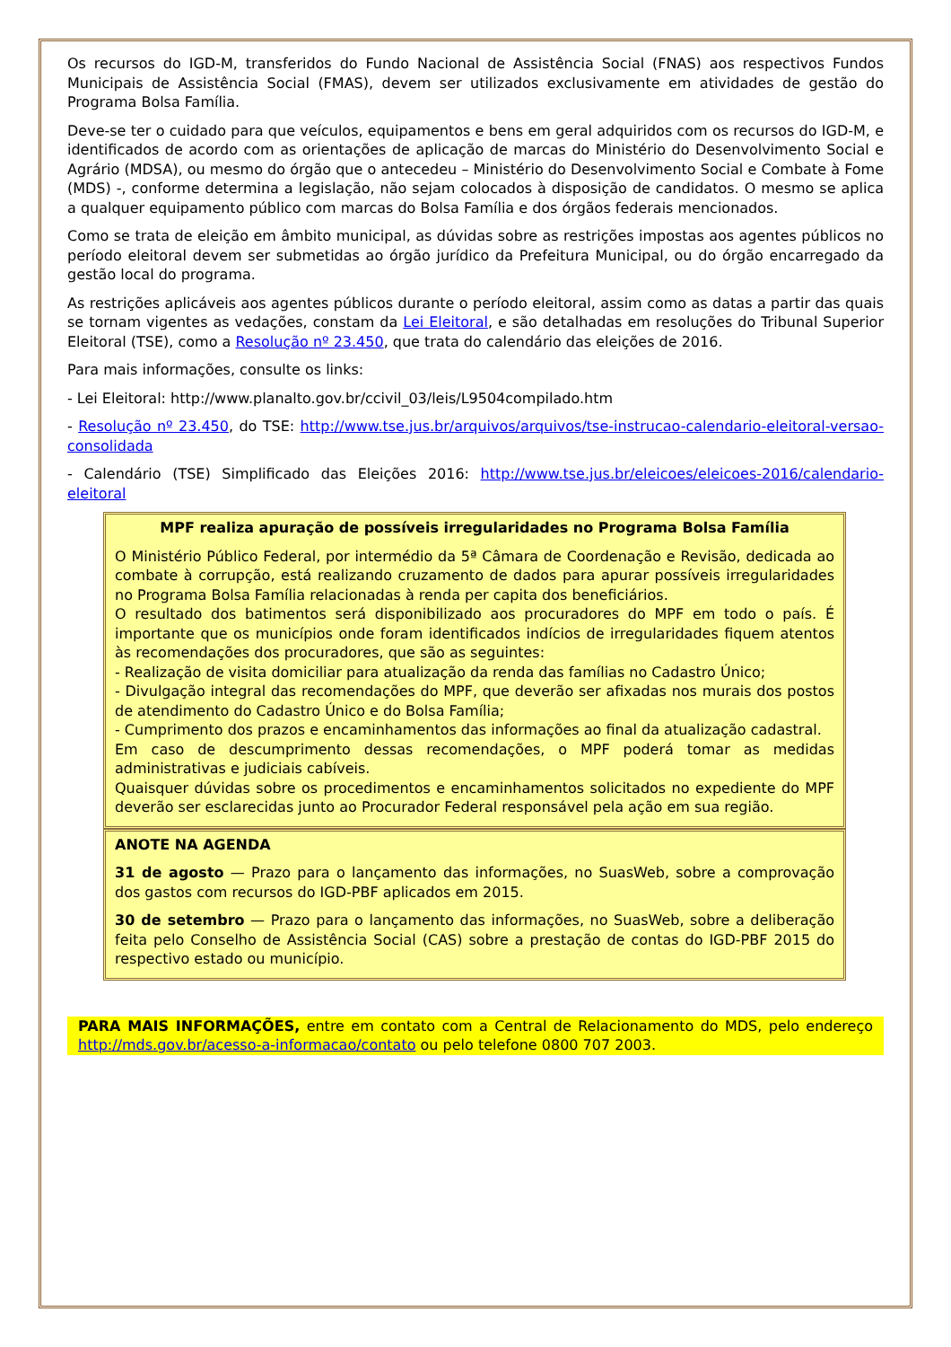Os recursos do IGD-M, transferidos do Fundo Nacional de Assistência Social (FNAS) aos respectivos Fundos Municipais de Assistência Social (FMAS), devem ser utilizados exclusivamente em atividades de gestão do Programa Bolsa Família.
Deve-se ter o cuidado para que veículos, equipamentos e bens em geral adquiridos com os recursos do IGD-M, e identificados de acordo com as orientações de aplicação de marcas do Ministério do Desenvolvimento Social e Agrário (MDSA), ou mesmo do órgão que o antecedeu – Ministério do Desenvolvimento Social e Combate à Fome (MDS) -, conforme determina a legislação, não sejam colocados à disposição de candidatos. O mesmo se aplica a qualquer equipamento público com marcas do Bolsa Família e dos órgãos federais mencionados.
Como se trata de eleição em âmbito municipal, as dúvidas sobre as restrições impostas aos agentes públicos no período eleitoral devem ser submetidas ao órgão jurídico da Prefeitura Municipal, ou do órgão encarregado da gestão local do programa.
As restrições aplicáveis aos agentes públicos durante o período eleitoral, assim como as datas a partir das quais se tornam vigentes as vedações, constam da Lei Eleitoral, e são detalhadas em resoluções do Tribunal Superior Eleitoral (TSE), como a Resolução nº 23.450, que trata do calendário das eleições de 2016.
Para mais informações, consulte os links:
- Lei Eleitoral: http://www.planalto.gov.br/ccivil_03/leis/L9504compilado.htm
- Resolução nº 23.450, do TSE: http://www.tse.jus.br/arquivos/arquivos/tse-instrucao-calendario-eleitoral-versao-consolidada
- Calendário (TSE) Simplificado das Eleições 2016: http://www.tse.jus.br/eleicoes/eleicoes-2016/calendario-eleitoral
MPF realiza apuração de possíveis irregularidades no Programa Bolsa Família
O Ministério Público Federal, por intermédio da 5ª Câmara de Coordenação e Revisão, dedicada ao combate à corrupção, está realizando cruzamento de dados para apurar possíveis irregularidades no Programa Bolsa Família relacionadas à renda per capita dos beneficiários.
O resultado dos batimentos será disponibilizado aos procuradores do MPF em todo o país. É importante que os municípios onde foram identificados indícios de irregularidades fiquem atentos às recomendações dos procuradores, que são as seguintes:
- Realização de visita domiciliar para atualização da renda das famílias no Cadastro Único;
- Divulgação integral das recomendações do MPF, que deverão ser afixadas nos murais dos postos de atendimento do Cadastro Único e do Bolsa Família;
- Cumprimento dos prazos e encaminhamentos das informações ao final da atualização cadastral.
Em caso de descumprimento dessas recomendações, o MPF poderá tomar as medidas administrativas e judiciais cabíveis.
Quaisquer dúvidas sobre os procedimentos e encaminhamentos solicitados no expediente do MPF deverão ser esclarecidas junto ao Procurador Federal responsável pela ação em sua região.
ANOTE NA AGENDA
31 de agosto — Prazo para o lançamento das informações, no SuasWeb, sobre a comprovação dos gastos com recursos do IGD-PBF aplicados em 2015.
30 de setembro — Prazo para o lançamento das informações, no SuasWeb, sobre a deliberação feita pelo Conselho de Assistência Social (CAS) sobre a prestação de contas do IGD-PBF 2015 do respectivo estado ou município.
PARA MAIS INFORMAÇÕES, entre em contato com a Central de Relacionamento do MDS, pelo endereço http://mds.gov.br/acesso-a-informacao/contato ou pelo telefone 0800 707 2003.